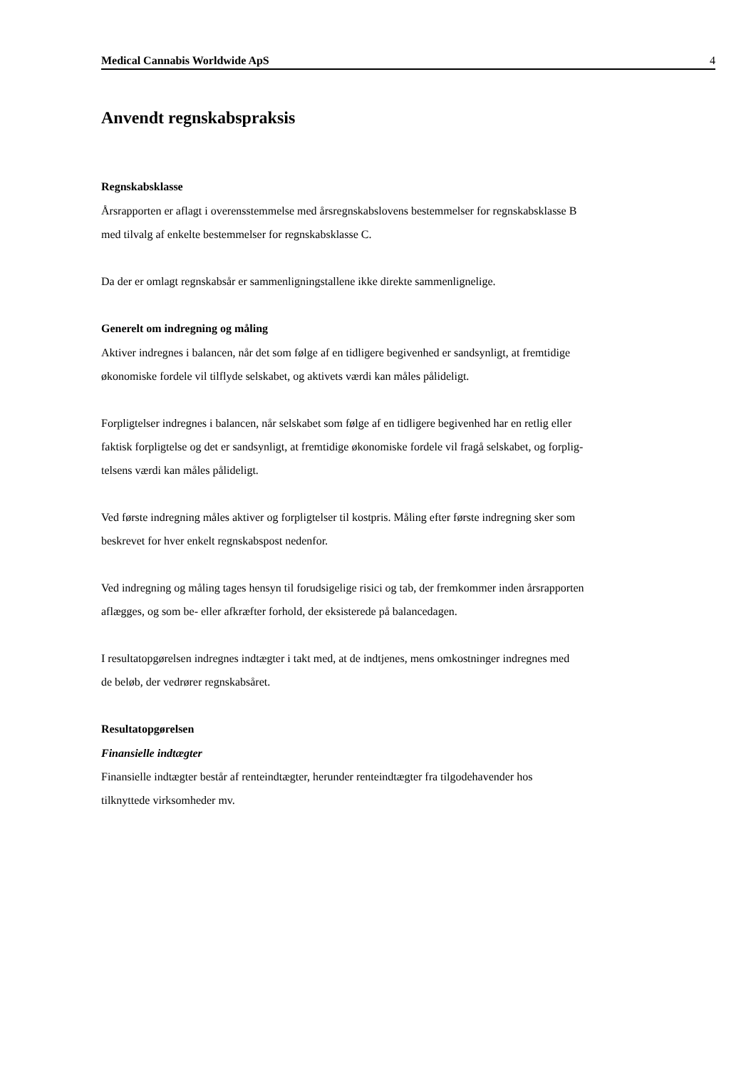Medical Cannabis Worldwide ApS 4
Anvendt regnskabspraksis
Regnskabsklasse
Årsrapporten er aflagt i overensstemmelse med årsregnskabslovens bestemmelser for regnskabsklasse B
med tilvalg af enkelte bestemmelser for regnskabsklasse C.
Da der er omlagt regnskabsår er sammenligningstallene ikke direkte sammenlignelige.
Generelt om indregning og måling
Aktiver indregnes i balancen, når det som følge af en tidligere begivenhed er sandsynligt, at fremtidige
økonomiske fordele vil tilflyde selskabet, og aktivets værdi kan måles pålideligt.
Forpligtelser indregnes i balancen, når selskabet som følge af en tidligere begivenhed har en retlig eller
faktisk forpligtelse og det er sandsynligt, at fremtidige økonomiske fordele vil fragå selskabet, og forplig-
telsens værdi kan måles pålideligt.
Ved første indregning måles aktiver og forpligtelser til kostpris. Måling efter første indregning sker som
beskrevet for hver enkelt regnskabspost nedenfor.
Ved indregning og måling tages hensyn til forudsigelige risici og tab, der fremkommer inden årsrapporten
aflægges, og som be- eller afkræfter forhold, der eksisterede på balancedagen.
I resultatopgørelsen indregnes indtægter i takt med, at de indtjenes, mens omkostninger indregnes med
de beløb, der vedrører regnskabsåret.
Resultatopgørelsen
Finansielle indtægter
Finansielle indtægter består af renteindtægter, herunder renteindtægter fra tilgodehavender hos
tilknyttede virksomheder mv.